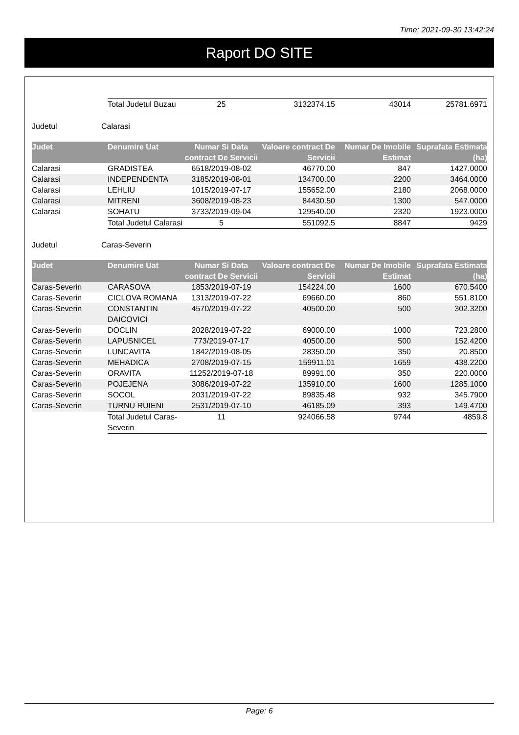Time: 2021-09-30 13:42:24
Raport DO SITE
| | Total Judetul Buzau | 25 | 3132374.15 | 43014 | 25781.6971 |
Judetul Calarasi
| Judet | Denumire Uat | Numar Si Data contract De Servicii | Valoare contract De Servicii | Numar De Imobile Estimat | Suprafata Estimata (ha) |
| --- | --- | --- | --- | --- | --- |
| Calarasi | GRADISTEA | 6518/2019-08-02 | 46770.00 | 847 | 1427.0000 |
| Calarasi | INDEPENDENTA | 3185/2019-08-01 | 134700.00 | 2200 | 3464.0000 |
| Calarasi | LEHLIU | 1015/2019-07-17 | 155652.00 | 2180 | 2068.0000 |
| Calarasi | MITRENI | 3608/2019-08-23 | 84430.50 | 1300 | 547.0000 |
| Calarasi | SOHATU | 3733/2019-09-04 | 129540.00 | 2320 | 1923.0000 |
| | Total Judetul Calarasi | 5 | 551092.5 | 8847 | 9429 |
Judetul Caras-Severin
| Judet | Denumire Uat | Numar Si Data contract De Servicii | Valoare contract De Servicii | Numar De Imobile Estimat | Suprafata Estimata (ha) |
| --- | --- | --- | --- | --- | --- |
| Caras-Severin | CARASOVA | 1853/2019-07-19 | 154224.00 | 1600 | 670.5400 |
| Caras-Severin | CICLOVA ROMANA | 1313/2019-07-22 | 69660.00 | 860 | 551.8100 |
| Caras-Severin | CONSTANTIN DAICOVICI | 4570/2019-07-22 | 40500.00 | 500 | 302.3200 |
| Caras-Severin | DOCLIN | 2028/2019-07-22 | 69000.00 | 1000 | 723.2800 |
| Caras-Severin | LAPUSNICEL | 773/2019-07-17 | 40500.00 | 500 | 152.4200 |
| Caras-Severin | LUNCAVITA | 1842/2019-08-05 | 28350.00 | 350 | 20.8500 |
| Caras-Severin | MEHADICA | 2708/2019-07-15 | 159911.01 | 1659 | 438.2200 |
| Caras-Severin | ORAVITA | 11252/2019-07-18 | 89991.00 | 350 | 220.0000 |
| Caras-Severin | POJEJENA | 3086/2019-07-22 | 135910.00 | 1600 | 1285.1000 |
| Caras-Severin | SOCOL | 2031/2019-07-22 | 89835.48 | 932 | 345.7900 |
| Caras-Severin | TURNU RUIENI | 2531/2019-07-10 | 46185.09 | 393 | 149.4700 |
| | Total Judetul Caras-Severin | 11 | 924066.58 | 9744 | 4859.8 |
Page: 6